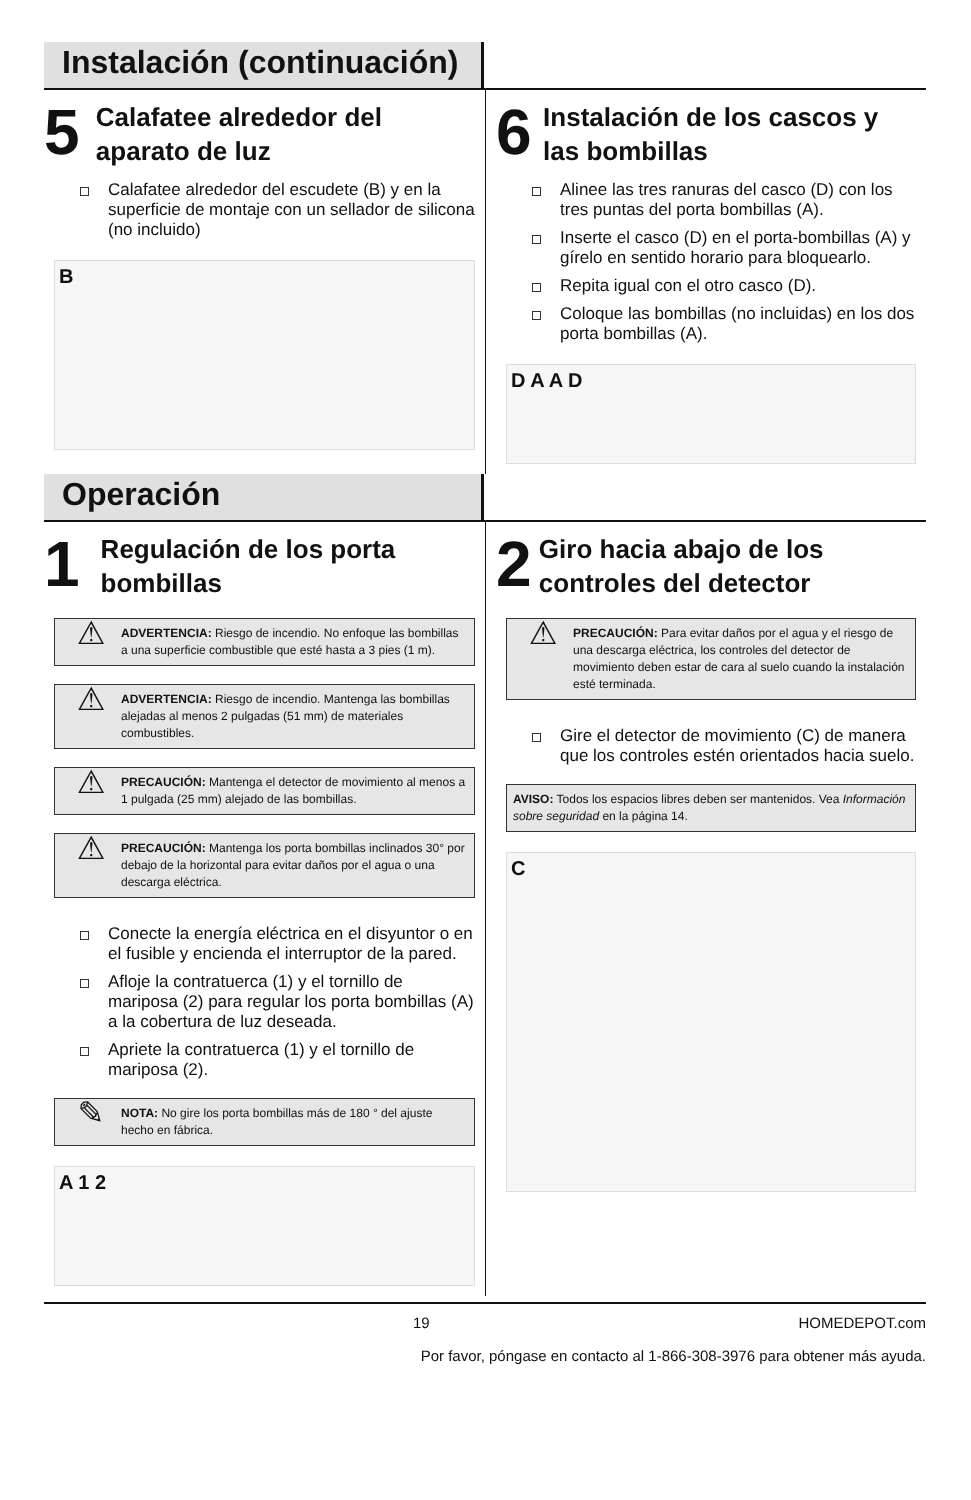Instalación (continuación)
5
Calafatee alrededor del aparato de luz
Calafatee alrededor del escudete (B) y en la superficie de montaje con un sellador de silicona (no incluido)
B
6
Instalación de los cascos y las bombillas
Alinee las tres ranuras del casco (D) con los tres puntas del porta bombillas (A).
Inserte el casco (D) en el porta-bombillas (A) y gírelo en sentido horario para bloquearlo.
Repita igual con el otro casco (D).
Coloque las bombillas (no incluidas) en los dos porta bombillas (A).
D A A D
Operación
1
Regulación de los porta bombillas
⚠
ADVERTENCIA: Riesgo de incendio. No enfoque las bombillas a una superficie combustible que esté hasta a 3 pies (1 m).
⚠
ADVERTENCIA: Riesgo de incendio. Mantenga las bombillas alejadas al menos 2 pulgadas (51 mm) de materiales combustibles.
⚠
PRECAUCIÓN: Mantenga el detector de movimiento al menos a 1 pulgada (25 mm) alejado de las bombillas.
⚠
PRECAUCIÓN: Mantenga los porta bombillas inclinados 30° por debajo de la horizontal para evitar daños por el agua o una descarga eléctrica.
Conecte la energía eléctrica en el disyuntor o en el fusible y encienda el interruptor de la pared.
Afloje la contratuerca (1) y el tornillo de mariposa (2) para regular los porta bombillas (A) a la cobertura de luz deseada.
Apriete la contratuerca (1) y el tornillo de mariposa (2).
✎
NOTA: No gire los porta bombillas más de 180 ° del ajuste hecho en fábrica.
A 1 2
2
Giro hacia abajo de los controles del detector
⚠
PRECAUCIÓN: Para evitar daños por el agua y el riesgo de una descarga eléctrica, los controles del detector de movimiento deben estar de cara al suelo cuando la instalación esté terminada.
Gire el detector de movimiento (C) de manera que los controles estén orientados hacia suelo.
AVISO: Todos los espacios libres deben ser mantenidos. Vea Información sobre seguridad en la página 14.
C
19 HOMEDEPOT.com
Por favor, póngase en contacto al 1-866-308-3976 para obtener más ayuda.